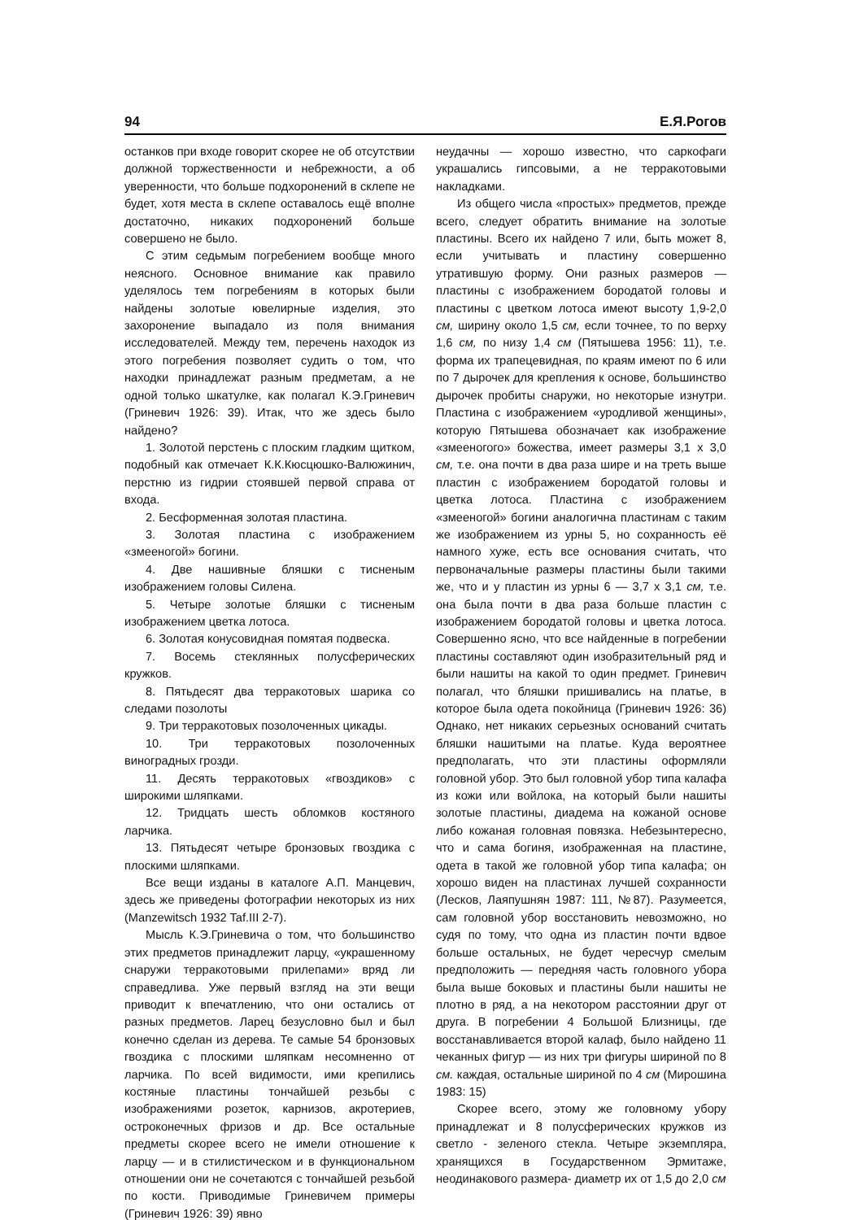94 Е.Я.Рогов
останков при входе говорит скорее не об отсутствии должной торжественности и небрежности, а об уверенности, что больше подхоронений в склепе не будет, хотя места в склепе оставалось ещё вполне достаточно, никаких подхоронений больше совершено не было.
С этим седьмым погребением вообще много неясного. Основное внимание как правило уделялось тем погребениям в которых были найдены золотые ювелирные изделия, это захоронение выпадало из поля внимания исследователей. Между тем, перечень находок из этого погребения позволяет судить о том, что находки принадлежат разным предметам, а не одной только шкатулке, как полагал К.Э.Гриневич (Гриневич 1926: 39). Итак, что же здесь было найдено?
1. Золотой перстень с плоским гладким щитком, подобный как отмечает К.К.Кюсцюшко-Валюжинич, перстню из гидрии стоявшей первой справа от входа.
2. Бесформенная золотая пластина.
3. Золотая пластина с изображением «змееногой» богини.
4. Две нашивные бляшки с тисненым изображением головы Силена.
5. Четыре золотые бляшки с тисненым изображением цветка лотоса.
6. Золотая конусовидная помятая подвеска.
7. Восемь стеклянных полусферических кружков.
8. Пятьдесят два терракотовых шарика со следами позолоты
9. Три терракотовых позолоченных цикады.
10. Три терракотовых позолоченных виноградных грозди.
11. Десять терракотовых «гвоздиков» с широкими шляпками.
12. Тридцать шесть обломков костяного ларчика.
13. Пятьдесят четыре бронзовых гвоздика с плоскими шляпками.
Все вещи изданы в каталоге А.П. Манцевич, здесь же приведены фотографии некоторых из них (Manzewitsch 1932 Taf.III 2-7).
Мысль К.Э.Гриневича о том, что большинство этих предметов принадлежит ларцу, «украшенному снаружи терракотовыми прилепами» вряд ли справедлива. Уже первый взгляд на эти вещи приводит к впечатлению, что они остались от разных предметов. Ларец безусловно был и был конечно сделан из дерева. Те самые 54 бронзовых гвоздика с плоскими шляпкам несомненно от ларчика. По всей видимости, ими крепились костяные пластины тончайшей резьбы с изображениями розеток, карнизов, акротериев, остроконечных фризов и др. Все остальные предметы скорее всего не имели отношение к ларцу — и в стилистическом и в функциональном отношении они не сочетаются с тончайшей резьбой по кости. Приводимые Гриневичем примеры (Гриневич 1926: 39) явно
неудачны — хорошо известно, что саркофаги украшались гипсовыми, а не терракотовыми накладками.
Из общего числа «простых» предметов, прежде всего, следует обратить внимание на золотые пластины. Всего их найдено 7 или, быть может 8, если учитывать и пластину совершенно утратившую форму. Они разных размеров — пластины с изображением бородатой головы и пластины с цветком лотоса имеют высоту 1,9-2,0 см, ширину около 1,5 см, если точнее, то по верху 1,6 см, по низу 1,4 см (Пятышева 1956: 11), т.е. форма их трапецевидная, по краям имеют по 6 или по 7 дырочек для крепления к основе, большинство дырочек пробиты снаружи, но некоторые изнутри. Пластина с изображением «уродливой женщины», которую Пятышева обозначает как изображение «змееногого» божества, имеет размеры 3,1 х 3,0 см, т.е. она почти в два раза шире и на треть выше пластин с изображением бородатой головы и цветка лотоса. Пластина с изображением «змееногой» богини аналогична пластинам с таким же изображением из урны 5, но сохранность её намного хуже, есть все основания считать, что первоначальные размеры пластины были такими же, что и у пластин из урны 6 — 3,7 х 3,1 см, т.е. она была почти в два раза больше пластин с изображением бородатой головы и цветка лотоса. Совершенно ясно, что все найденные в погребении пластины составляют один изобразительный ряд и были нашиты на какой то один предмет. Гриневич полагал, что бляшки пришивались на платье, в которое была одета покойница (Гриневич 1926: 36) Однако, нет никаких серьезных оснований считать бляшки нашитыми на платье. Куда вероятнее предполагать, что эти пластины оформляли головной убор. Это был головной убор типа калафа из кожи или войлока, на который были нашиты золотые пластины, диадема на кожаной основе либо кожаная головная повязка. Небезынтересно, что и сама богиня, изображенная на пластине, одета в такой же головной убор типа калафа; он хорошо виден на пластинах лучшей сохранности (Лесков, Лаяпушнян 1987: 111, №87). Разумеется, сам головной убор восстановить невозможно, но судя по тому, что одна из пластин почти вдвое больше остальных, не будет чересчур смелым предположить — передняя часть головного убора была выше боковых и пластины были нашиты не плотно в ряд, а на некотором расстоянии друг от друга. В погребении 4 Большой Близницы, где восстанавливается второй калаф, было найдено 11 чеканных фигур — из них три фигуры шириной по 8 см. каждая, остальные шириной по 4 см (Мирошина 1983: 15)
Скорее всего, этому же головному убору принадлежат и 8 полусферических кружков из светло - зеленого стекла. Четыре экземпляра, хранящихся в Государственном Эрмитаже, неодинакового размера- диаметр их от 1,5 до 2,0 см